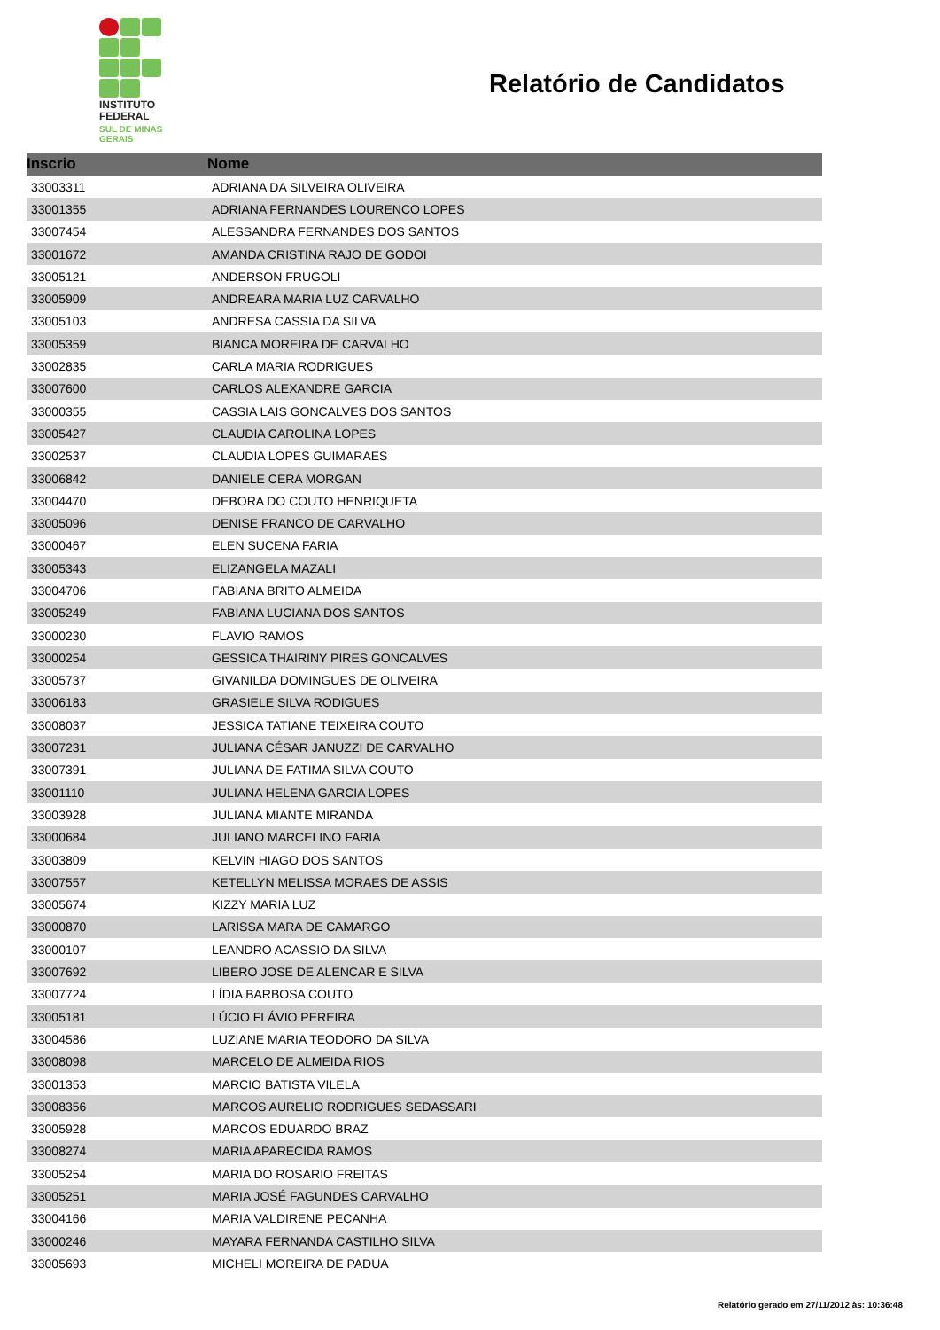INSTITUTO
FEDERAL
SUL DE MINAS
GERAIS
Relatório de Candidatos
| Inscrio | Nome |
| --- | --- |
| 33003311 | ADRIANA DA SILVEIRA OLIVEIRA |
| 33001355 | ADRIANA FERNANDES LOURENCO LOPES |
| 33007454 | ALESSANDRA FERNANDES DOS SANTOS |
| 33001672 | AMANDA CRISTINA RAJO DE GODOI |
| 33005121 | ANDERSON FRUGOLI |
| 33005909 | ANDREARA MARIA LUZ CARVALHO |
| 33005103 | ANDRESA CASSIA DA SILVA |
| 33005359 | BIANCA MOREIRA DE CARVALHO |
| 33002835 | CARLA MARIA RODRIGUES |
| 33007600 | CARLOS ALEXANDRE GARCIA |
| 33000355 | CASSIA LAIS GONCALVES DOS SANTOS |
| 33005427 | CLAUDIA CAROLINA LOPES |
| 33002537 | CLAUDIA LOPES GUIMARAES |
| 33006842 | DANIELE CERA MORGAN |
| 33004470 | DEBORA DO COUTO HENRIQUETA |
| 33005096 | DENISE FRANCO DE CARVALHO |
| 33000467 | ELEN SUCENA FARIA |
| 33005343 | ELIZANGELA MAZALI |
| 33004706 | FABIANA BRITO ALMEIDA |
| 33005249 | FABIANA LUCIANA DOS SANTOS |
| 33000230 | FLAVIO RAMOS |
| 33000254 | GESSICA THAIRINY PIRES GONCALVES |
| 33005737 | GIVANILDA DOMINGUES DE OLIVEIRA |
| 33006183 | GRASIELE SILVA RODIGUES |
| 33008037 | JESSICA TATIANE TEIXEIRA COUTO |
| 33007231 | JULIANA CÉSAR JANUZZI DE CARVALHO |
| 33007391 | JULIANA DE FATIMA SILVA COUTO |
| 33001110 | JULIANA HELENA GARCIA LOPES |
| 33003928 | JULIANA MIANTE MIRANDA |
| 33000684 | JULIANO MARCELINO FARIA |
| 33003809 | KELVIN HIAGO DOS SANTOS |
| 33007557 | KETELLYN MELISSA MORAES DE ASSIS |
| 33005674 | KIZZY MARIA LUZ |
| 33000870 | LARISSA MARA DE CAMARGO |
| 33000107 | LEANDRO ACASSIO DA SILVA |
| 33007692 | LIBERO JOSE DE ALENCAR E SILVA |
| 33007724 | LÍDIA BARBOSA COUTO |
| 33005181 | LÚCIO FLÁVIO PEREIRA |
| 33004586 | LUZIANE MARIA TEODORO DA SILVA |
| 33008098 | MARCELO DE ALMEIDA RIOS |
| 33001353 | MARCIO BATISTA VILELA |
| 33008356 | MARCOS AURELIO RODRIGUES SEDASSARI |
| 33005928 | MARCOS EDUARDO BRAZ |
| 33008274 | MARIA APARECIDA RAMOS |
| 33005254 | MARIA DO ROSARIO FREITAS |
| 33005251 | MARIA JOSÉ FAGUNDES CARVALHO |
| 33004166 | MARIA VALDIRENE PECANHA |
| 33000246 | MAYARA FERNANDA CASTILHO SILVA |
| 33005693 | MICHELI MOREIRA DE PADUA |
Relatório gerado em 27/11/2012 às: 10:36:48